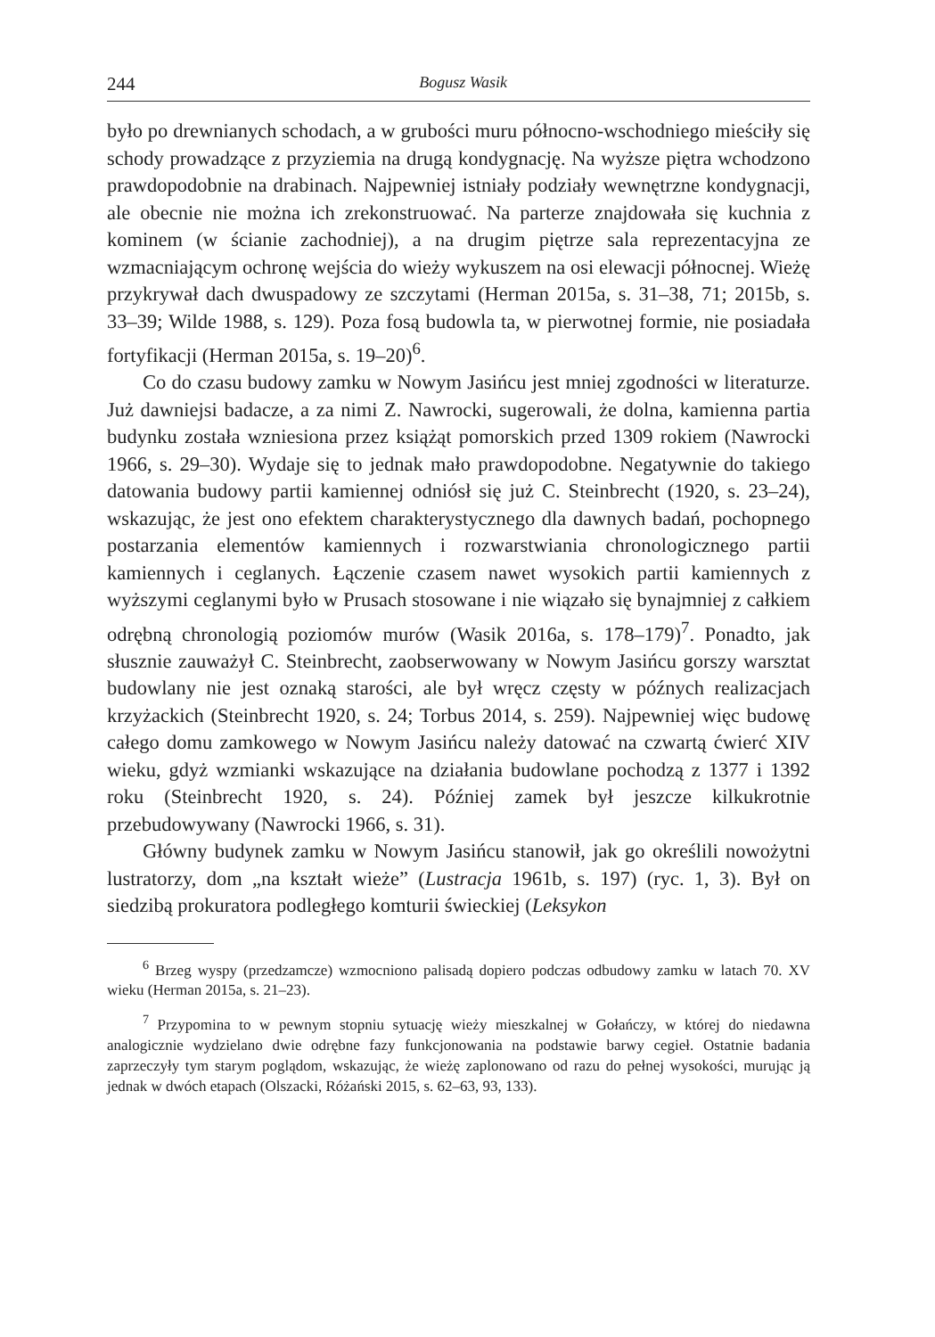244 Bogusz Wasik
było po drewnianych schodach, a w grubości muru północno-wschodniego mieściły się schody prowadzące z przyziemia na drugą kondygnację. Na wyższe piętra wchodzono prawdopodobnie na drabinach. Najpewniej istniały podziały wewnętrzne kondygnacji, ale obecnie nie można ich zrekonstruować. Na parterze znajdowała się kuchnia z kominem (w ścianie zachodniej), a na drugim piętrze sala reprezentacyjna ze wzmacniającym ochronę wejścia do wieży wykuszem na osi elewacji północnej. Wieżę przykrywał dach dwuspadowy ze szczytami (Herman 2015a, s. 31–38, 71; 2015b, s. 33–39; Wilde 1988, s. 129). Poza fosą budowla ta, w pierwotnej formie, nie posiadała fortyfikacji (Herman 2015a, s. 19–20)<sup>6</sup>.
Co do czasu budowy zamku w Nowym Jasińcu jest mniej zgodności w literaturze. Już dawniejsi badacze, a za nimi Z. Nawrocki, sugerowali, że dolna, kamienna partia budynku została wzniesiona przez książąt pomorskich przed 1309 rokiem (Nawrocki 1966, s. 29–30). Wydaje się to jednak mało prawdopodobne. Negatywnie do takiego datowania budowy partii kamiennej odniósł się już C. Steinbrecht (1920, s. 23–24), wskazując, że jest ono efektem charakterystycznego dla dawnych badań, pochopnego postarzania elementów kamiennych i rozwarstwiania chronologicznego partii kamiennych i ceglanych. Łączenie czasem nawet wysokich partii kamiennych z wyższymi ceglanymi było w Prusach stosowane i nie wiązało się bynajmniej z całkiem odrębną chronologią poziomów murów (Wasik 2016a, s. 178–179)<sup>7</sup>. Ponadto, jak słusznie zauważył C. Steinbrecht, zaobserwowany w Nowym Jasińcu gorszy warsztat budowlany nie jest oznaką starości, ale był wręcz częsty w późnych realizacjach krzyżackich (Steinbrecht 1920, s. 24; Torbus 2014, s. 259). Najpewniej więc budowę całego domu zamkowego w Nowym Jasińcu należy datować na czwartą ćwierć XIV wieku, gdyż wzmianki wskazujące na działania budowlane pochodzą z 1377 i 1392 roku (Steinbrecht 1920, s. 24). Później zamek był jeszcze kilkukrotnie przebudowywany (Nawrocki 1966, s. 31).
Główny budynek zamku w Nowym Jasińcu stanowił, jak go określili nowożytni lustratorzy, dom „na kształt wieże” (Lustracja 1961b, s. 197) (ryc. 1, 3). Był on siedzibą prokuratora podległego komturii świeckiej (Leksykon
<sup>6</sup> Brzeg wyspy (przedzamcze) wzmocniono palisadą dopiero podczas odbudowy zamku w latach 70. XV wieku (Herman 2015a, s. 21–23).
<sup>7</sup> Przypomina to w pewnym stopniu sytuację wieży mieszkalnej w Gołańczy, w której do niedawna analogicznie wydzielano dwie odrębne fazy funkcjonowania na podstawie barwy cegieł. Ostatnie badania zaprzeczyły tym starym poglądom, wskazując, że wieżę zaplonowano od razu do pełnej wysokości, murując ją jednak w dwóch etapach (Olszacki, Różański 2015, s. 62–63, 93, 133).